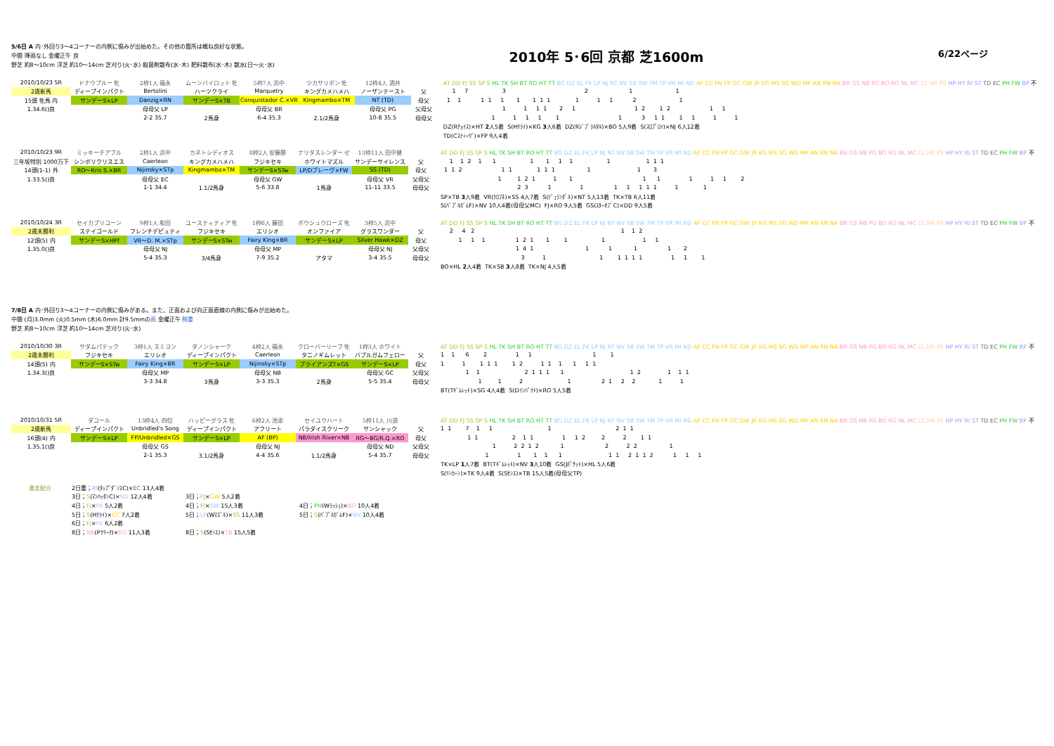5/6日 A 内･外回り3～4コーナーの内側に傷みが出始めた。その他の箇所は概ね良好な状態。
中間 降雨なし 金曜正午 良
野芝 約8～10cm 洋芝 約10～14cm 芝刈り(火･水) 殺菌剤散布(水･木) 肥料散布(水･木) 散水(日～火･水)
2010年 5･6回 京都 芝1600m
6/22ページ
| 2010/10/23 5R | ドナウブルー 牝 | 2枠1人 福永 | ムーンバイロット 牝 | 5枠7人 浜中 | ツカサリボン 牝 | 12枠4人 酒井 | | AT DD FJ SS SP S HL TK SH BT RO HT TT BG DZ EL FK LP NJ NT NV SB SW TM TP VR MI ND AF CC FN FP GC GW JR KG MS SG WD MP AN RN NA BR GS NB PG BO RG NL MC CL HR PS HP HY RI ST TD EC PH FW BP 不 |
| 2歳新馬 | ディープインパクト | Bertolini | ハーツクライ | Marquetry | キングカメハメハ | ノーザンテースト | 父 | 1 7 3 2 1 1 |
| 15頭 牝馬 内 | サンデーS×LP | Danzig×RN | サンデーS×TB | Conquistador C.×VR | Kingmambo×TM | NT (TD) | 母父 | 1 1 1 1 1 1 1 1 1 1 1 1 2 1 |
| 1.34.6()良 | | 母母父 LP | | 母母父 BR | | 母母父 PG | 父母父 | 1 1 1 1 2 1 1 2 1 2 1 1 |
| | | 2-2 35.7 | 2馬身 | 6-4 35.3 | 2.1/2馬身 | 10-8 35.5 | 母母父 | 1 1 1 1 1 1 3 1 1 1 1 1 1 |
| | | | | | | | | DZ(Rﾁｮｲｽ)×HT 2 人5着 S(Hｸﾗｲ)×KG 3 人6着 DZ(Rｼﾞﾌﾞﾗﾙﾀﾙ)×BO 5人9着 S(ｽﾛﾌﾟﾛｲ)×NJ 6人12着 |
| | | | | | | | | TD(Cｽﾃｨｰｳﾞ)×FP 9人4着 |
| 2010/10/23 9R | ミッキーチアフル | 2枠1人 浜中 | カネトシディオス | 8枠2人 安藤勝 | ナリタスレンダー せ | 13枠11人 田中健 | | AT DD FJ SS SP S HL TK SH BT RO HT TT BG DZ EL FK LP NJ NT NV SB SW TM TP VR MI ND AF CC FN FP GC GW JR KG MS SG WD MP AN RN NA BR GS NB PG BO RG NL MC CL HR PS HP HY RI ST TD EC PH FW BP 不 |
| 三年坂特別 1000万下 | シンボリクリスエス | Caerleon | キングカメハメハ | フジキセキ | ホワイトマズル | サンデーサイレンス | 父 | 1 1 2 1 1 1 1 1 1 1 1 1 1 |
| 14頭(1-1) 外 | RO～Kris S.×BR | Nijinsky×STp | Kingmambo×TM | サンデーS×STw | LP/Dブレーヴ×FW | SS (TD) | 母父 | 1 1 2 1 1 1 1 1 1 1 3 |
| 1.33.5()良 | | 母母父 EC | | 母母父 GW | | 母母父 VR | 父母父 | 1 1 2 1 1 1 1 1 1 1 1 2 |
| | | 1-1 34.4 | 1.1/2馬身 | 5-6 33.8 | 1馬身 | 11-11 33.5 | 母母父 | 2 3 1 1 1 1 1 1 1 1 1 |
| | | | | | | | | SP×TB 3 人9着 VR(ｸﾛﾌﾈ)×SS 4人7着 S(ﾃﾞｭﾗﾝﾀﾞﾙ)×NT 5人13着 TK×TB 6人11着 |
| | | | | | | | | S(ﾊﾞﾌﾞﾙｶﾞﾑF)×NV 10人4着(母母父MC) FJ×RO 9人5着 GS(ｽﾀｰｵﾌﾞC)×DD 9人5着 |
| 2010/10/24 3R | セイカプリコーン | 9枠1人 和田 | ユースティティア 牝 | 1枠6人 藤田 | ボウシュウローズ 牝 | 3枠5人 浜中 | | AT DD FJ SS SP S HL TK SH BT RO HT TT BG DZ EL FK LP NJ NT NV SB SW TM TP VR MI ND AF CC FN FP GC GW JR KG MS SG WD MP AN RN NA BR GS NB PG BO RG NL MC CL HR PS HP HY RI ST TD EC PH FW BP 不 |
| 2歳未勝利 | ステイゴールド | フレンチデピュティ | フジキセキ | エリシオ | オンファイア | グラスワンダー | 父 | 2 4 2 1 1 2 |
| 12頭(5) 内 | サンデーS×HPf | VR～D. M.×STp | サンデーS×STw | Fairy King×BR | サンデーS×LP | Silver Hawk×DZ | 母父 | 1 1 1 1 2 1 1 1 1 1 1 |
| 1.35.0()良 | | 母母父 NJ | | 母母父 MP | | 母母父 NJ | 父母父 | 1 4 1 1 1 1 1 2 |
| | | 5-4 35.3 | 3/4馬身 | 7-9 35.2 | アタマ | 3-4 35.5 | 母母父 | 3 1 1 1 1 1 1 1 1 1 |
| | | | | | | | | BO×HL 2 人4着 TK×SB 3 人8着 TK×NJ 4人5着 |
7/8日 A 内･外回り3～4コーナーの内側に傷みがある。また、正面および向正面直線の内側に傷みが出始めた。
中間 (月)3.0mm (火)0.5mm (木)6.0mm 計9.5mmの雨 金曜正午 稍重
野芝 約8～10cm 洋芝 約10～14cm 芝刈り(火･水)
| 2010/10/30 3R | サダムパテック | 3枠1人 スミヨン | ダノンシャーク | 4枠2人 福永 | クローバーリーフ 牝 | 1枠3人 ホワイト | | AT DD FJ SS SP S HL TK SH BT RO HT TT BG DZ EL FK LP NJ NT NV SB SW TM TP VR MI ND AF CC FN FP GC GW JR KG MS SG WD MP AN RN NA BR GS NB PG BO RG NL MC CL HR PS HP HY RI ST TD EC PH FW BP 不 |
| 2歳未勝利 | フジキセキ | エリシオ | ディープインパクト | Caerleon | タニノギムレット | バブルガムフェロー | 父 | 1 1 6 2 1 1 1 1 |
| 14頭(5) 内 | サンデーS×STw | Fairy King×BR | サンデーS×LP | Nijinsky×STp | ブライアンズT×GS | サンデーS×LP | 母父 | 1 1 1 1 1 1 2 1 1 1 1 1 1 |
| 1.34.3()良 | | 母母父 MP | | 母母父 NB | | 母母父 GC | 父母父 | 1 1 2 1 1 1 1 1 2 1 1 1 |
| | | 3-3 34.8 | 3馬身 | 3-3 35.3 | 2馬身 | 5-5 35.4 | 母母父 | 1 1 2 1 2 1 2 2 1 1 |
| | | | | | | | | BT(Tｷﾞﾑﾚｯﾄ)×SG 4人4着 S(Dｲﾝﾊﾟｸﾄ)×RO 5人5着 |
| 2010/10/31 5R | ダコール | 13枠4人 四位 | ハッピーグラス 牝 | 6枠2人 池添 | セイユウハート | 5枠11人 川須 | | AT DD FJ SS SP S HL TK SH BT RO HT TT BG DZ EL FK LP NJ NT NV SB SW TM TP VR MI ND AF CC FN FP GC GW JR KG MS SG WD MP AN RN NA BR GS NB PG BO RG NL MC CL HR PS HP HY RI ST TD EC PH FW BP 不 |
| 2歳新馬 | ディープインパクト | Unbridled's Song | ディープインパクト | アフリート | パラダイスクリーク | サンシャック | 父 | 1 1 7 1 1 1 2 1 1 |
| 16頭(4) 内 | サンデーS×LP | FP/Unbridled×GS | サンデーS×LP | AF (BP) | NB/Irish River×NB | RG～BG/R.Q.×RO | 母父 | 1 1 2 1 1 1 1 2 2 2 1 1 |
| 1.35.1()良 | | 母母父 GS | | 母母父 NJ | | 母母父 ND | 父母父 | 1 2 2 1 2 1 2 2 2 1 |
| | | 2-1 35.3 | 3.1/2馬身 | 4-4 35.6 | 1.1/2馬身 | 5-4 35.7 | 母母父 | 1 1 1 1 1 1 1 2 1 1 2 1 1 1 |
| | | | | | | | | TK×LP 1 人7着 BT(Tｷﾞﾑﾚｯﾄ)×NV 3 人10着 GS(Jﾎﾟｹｯﾄ)×HL 5人6着 |
| | | | | | | | | S(ﾘﾝｶｰﾝ)×TK 9人4着 S(Sｾﾝｽ)×TB 15人5着(母母父TP) |
激走配合
2日重；RI(ﾀｯﾌﾟﾀﾞﾝｽC)×EC 13人4着
3日；S(ﾏﾝﾊｯﾀﾝC)×ND 12人4着
3日；FJ×GW 5人2着
4日；FJ×FK 5人2着
4日；FJ×SW 15人3着
4日；PH(Wﾗｯｼｭ)×BO 10人4着
5日；S(Hｸﾗｲ)×CC 7人2着
5日；LP(Wﾏｽﾞﾙ)×SS 11人3着
5日；S(ﾊﾞﾌﾞﾙｶﾞﾑF)×NV 10人4着
6日；FJ×FK 6人2着
8日；NB(Pｸﾘｰｸ)×RG 11人3着
8日；S(Sｾﾝｽ)×TB 15人5着